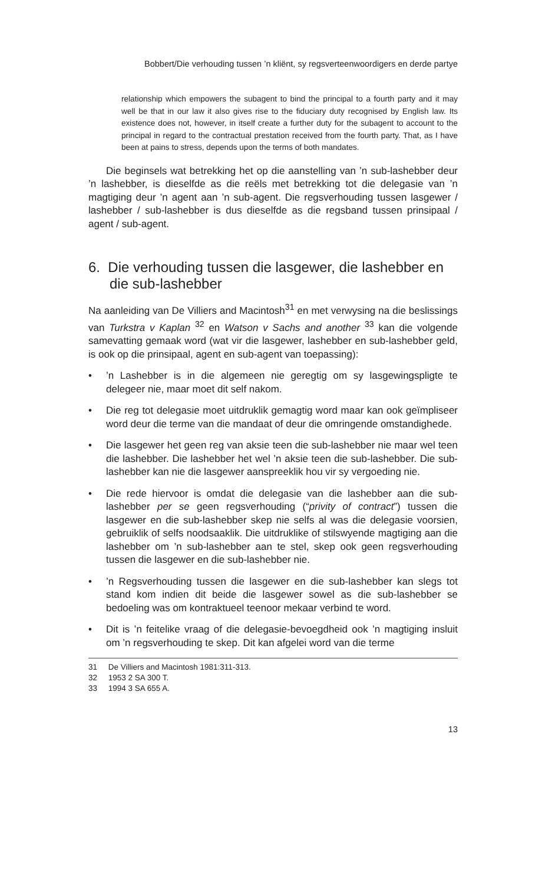Bobbert/Die verhouding tussen ’n kliënt, sy regsverteenwoordigers en derde partye
relationship which empowers the subagent to bind the principal to a fourth party and it may well be that in our law it also gives rise to the fiduciary duty recognised by English law. Its existence does not, however, in itself create a further duty for the subagent to account to the principal in regard to the contractual prestation received from the fourth party. That, as I have been at pains to stress, depends upon the terms of both mandates.
Die beginsels wat betrekking het op die aanstelling van ’n sub-lashebber deur ’n lashebber, is dieselfde as die reëls met betrekking tot die delegasie van ’n magtiging deur ’n agent aan ’n sub-agent. Die regsverhouding tussen lasgewer / lashebber / sub-lashebber is dus dieselfde as die regsband tussen prinsipaal / agent / sub-agent.
6. Die verhouding tussen die lasgewer, die lashebber en die sub-lashebber
Na aanleiding van De Villiers and Macintosh<sup>31</sup> en met verwysing na die beslissings van Turkstra v Kaplan <sup>32</sup> en Watson v Sachs and another <sup>33</sup> kan die volgende samevatting gemaak word (wat vir die lasgewer, lashebber en sub-lashebber geld, is ook op die prinsipaal, agent en sub-agent van toepassing):
•’n Lashebber is in die algemeen nie geregtig om sy lasgewingspligte te delegeer nie, maar moet dit self nakom.
• Die reg tot delegasie moet uitdruklik gemagtig word maar kan ook geïmpliseer word deur die terme van die mandaat of deur die omringende omstandighede.
• Die lasgewer het geen reg van aksie teen die sub-lashebber nie maar wel teen die lashebber. Die lashebber het wel ’n aksie teen die sub-lashebber. Die sub-lashebber kan nie die lasgewer aanspreeklik hou vir sy vergoeding nie.
• Die rede hiervoor is omdat die delegasie van die lashebber aan die sub-lashebber per se geen regsverhouding (“privity of contract”) tussen die lasgewer en die sub-lashebber skep nie selfs al was die delegasie voorsien, gebruiklik of selfs noodsaaklik. Die uitdruklike of stilswyende magtiging aan die lashebber om ’n sub-lashebber aan te stel, skep ook geen regsverhouding tussen die lasgewer en die sub-lashebber nie.
•’n Regsverhouding tussen die lasgewer en die sub-lashebber kan slegs tot stand kom indien dit beide die lasgewer sowel as die sub-lashebber se bedoeling was om kontraktueel teenoor mekaar verbind te word.
• Dit is ’n feitelike vraag of die delegasie-bevoegdheid ook ’n magtiging insluit om ’n regsverhouding te skep. Dit kan afgelei word van die terme
31 De Villiers and Macintosh 1981:311-313.
32 1953 2 SA 300 T.
33 1994 3 SA 655 A.
13